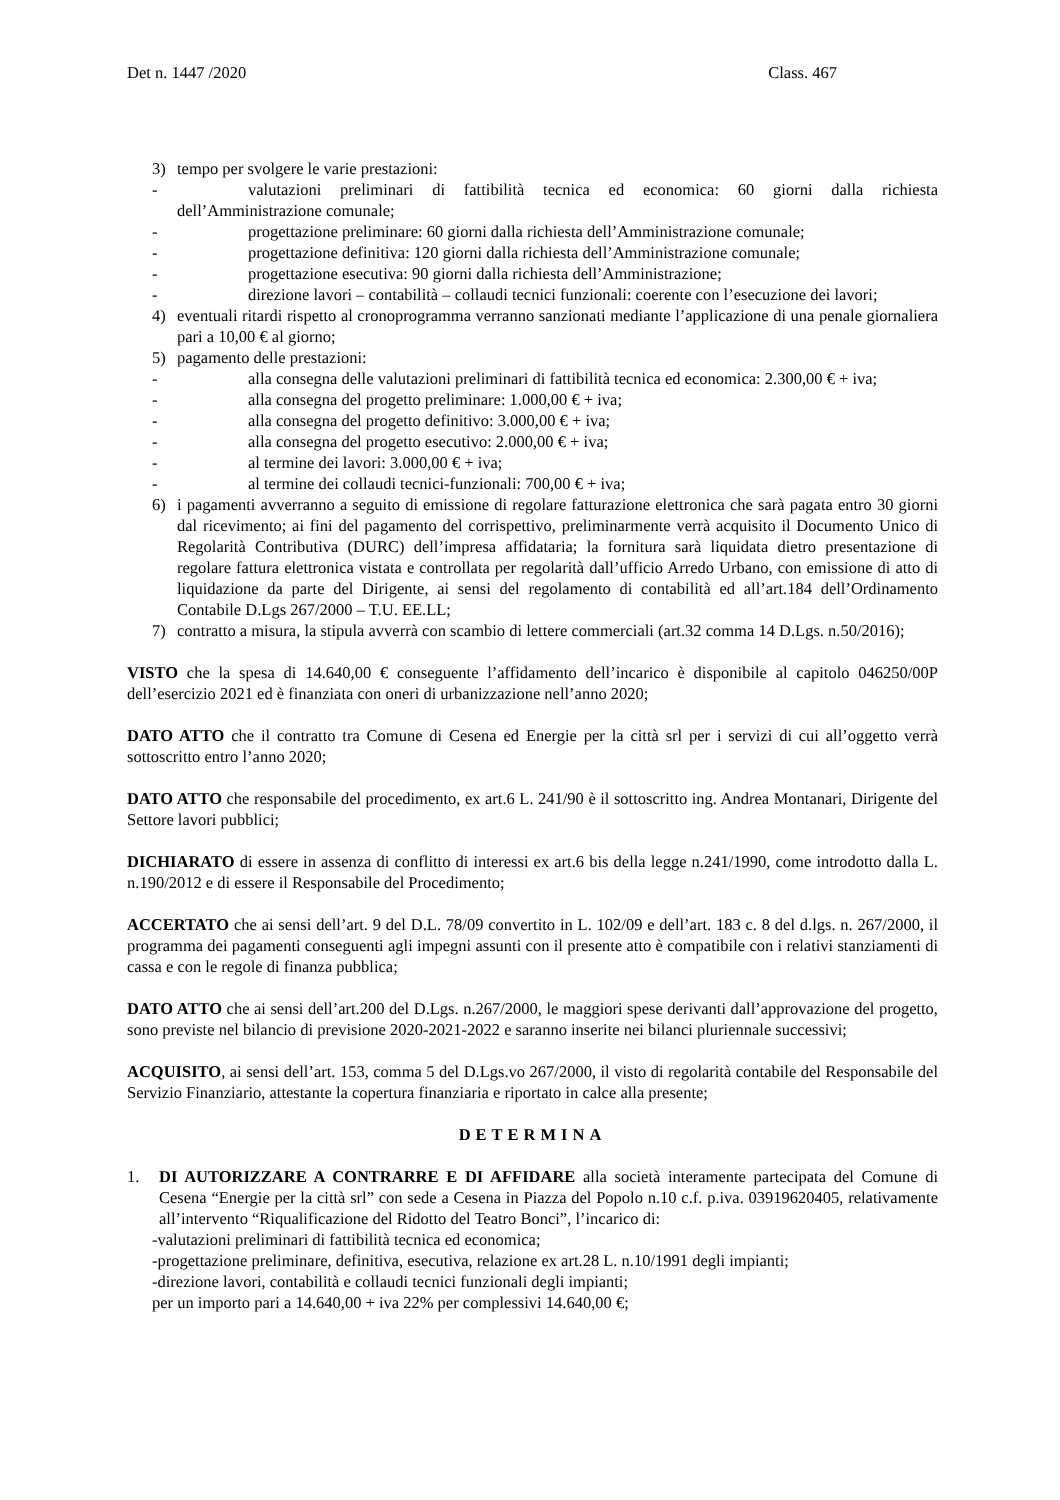Det n. 1447 /2020 Class. 467
3) tempo per svolgere le varie prestazioni:
- valutazioni preliminari di fattibilità tecnica ed economica: 60 giorni dalla richiesta dell’Amministrazione comunale;
- progettazione preliminare: 60 giorni dalla richiesta dell’Amministrazione comunale;
- progettazione definitiva: 120 giorni dalla richiesta dell’Amministrazione comunale;
- progettazione esecutiva: 90 giorni dalla richiesta dell’Amministrazione;
- direzione lavori – contabilità – collaudi tecnici funzionali: coerente con l’esecuzione dei lavori;
4) eventuali ritardi rispetto al cronoprogramma verranno sanzionati mediante l’applicazione di una penale giornaliera pari a 10,00 € al giorno;
5) pagamento delle prestazioni:
- alla consegna delle valutazioni preliminari di fattibilità tecnica ed economica: 2.300,00 € + iva;
- alla consegna del progetto preliminare: 1.000,00 € + iva;
- alla consegna del progetto definitivo: 3.000,00 € + iva;
- alla consegna del progetto esecutivo: 2.000,00 € + iva;
- al termine dei lavori: 3.000,00 € + iva;
- al termine dei collaudi tecnici-funzionali: 700,00 € + iva;
6) i pagamenti avverranno a seguito di emissione di regolare fatturazione elettronica che sarà pagata entro 30 giorni dal ricevimento; ai fini del pagamento del corrispettivo, preliminarmente verrà acquisito il Documento Unico di Regolarità Contributiva (DURC) dell’impresa affidataria; la fornitura sarà liquidata dietro presentazione di regolare fattura elettronica vistata e controllata per regolarità dall’ufficio Arredo Urbano, con emissione di atto di liquidazione da parte del Dirigente, ai sensi del regolamento di contabilità ed all’art.184 dell’Ordinamento Contabile D.Lgs 267/2000 – T.U. EE.LL;
7) contratto a misura, la stipula avverrà con scambio di lettere commerciali (art.32 comma 14 D.Lgs. n.50/2016);
VISTO che la spesa di 14.640,00 € conseguente l’affidamento dell’incarico è disponibile al capitolo 046250/00P dell’esercizio 2021 ed è finanziata con oneri di urbanizzazione nell’anno 2020;
DATO ATTO che il contratto tra Comune di Cesena ed Energie per la città srl per i servizi di cui all’oggetto verrà sottoscritto entro l’anno 2020;
DATO ATTO che responsabile del procedimento, ex art.6 L. 241/90 è il sottoscritto ing. Andrea Montanari, Dirigente del Settore lavori pubblici;
DICHIARATO di essere in assenza di conflitto di interessi ex art.6 bis della legge n.241/1990, come introdotto dalla L. n.190/2012 e di essere il Responsabile del Procedimento;
ACCERTATO che ai sensi dell’art. 9 del D.L. 78/09 convertito in L. 102/09 e dell’art. 183 c. 8 del d.lgs. n. 267/2000, il programma dei pagamenti conseguenti agli impegni assunti con il presente atto è compatibile con i relativi stanziamenti di cassa e con le regole di finanza pubblica;
DATO ATTO che ai sensi dell’art.200 del D.Lgs. n.267/2000, le maggiori spese derivanti dall’approvazione del progetto, sono previste nel bilancio di previsione 2020-2021-2022 e saranno inserite nei bilanci pluriennale successivi;
ACQUISITO, ai sensi dell’art. 153, comma 5 del D.Lgs.vo 267/2000, il visto di regolarità contabile del Responsabile del Servizio Finanziario, attestante la copertura finanziaria e riportato in calce alla presente;
DETERMINA
1. DI AUTORIZZARE A CONTRARRE E DI AFFIDARE alla società interamente partecipata del Comune di Cesena “Energie per la città srl” con sede a Cesena in Piazza del Popolo n.10 c.f. p.iva. 03919620405, relativamente all’intervento “Riqualificazione del Ridotto del Teatro Bonci”, l’incarico di:
-valutazioni preliminari di fattibilità tecnica ed economica;
-progettazione preliminare, definitiva, esecutiva, relazione ex art.28 L. n.10/1991 degli impianti;
-direzione lavori, contabilità e collaudi tecnici funzionali degli impianti;
per un importo pari a 14.640,00 + iva 22% per complessivi 14.640,00 €;